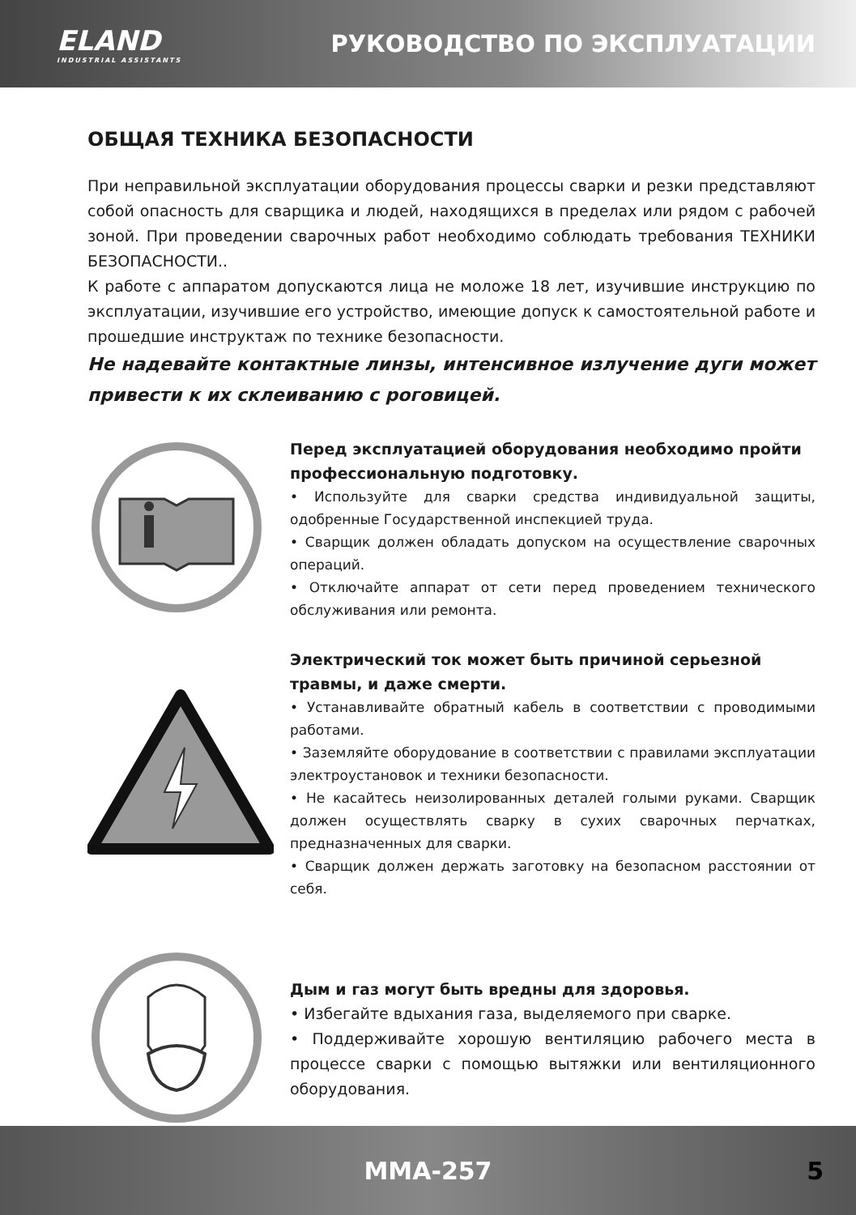ELAND
INDUSTRIAL ASSISTANTS
РУКОВОДСТВО ПО ЭКСПЛУАТАЦИИ
ОБЩАЯ ТЕХНИКА БЕЗОПАСНОСТИ
При неправильной эксплуатации оборудования процессы сварки и резки представляют собой опасность для сварщика и людей, находящихся в пределах или рядом с рабочей зоной. При проведении сварочных работ необходимо соблюдать требования ТЕХНИКИ БЕЗОПАСНОСТИ..
К работе с аппаратом допускаются лица не моложе 18 лет, изучившие инструкцию по эксплуатации, изучившие его устройство, имеющие допуск к самостоятельной работе и прошедшие инструктаж по технике безопасности.
Не надевайте контактные линзы, интенсивное излучение дуги может привести к их склеиванию с роговицей.
Перед эксплуатацией оборудования необходимо пройти профессиональную подготовку.
• Используйте для сварки средства индивидуальной защиты, одобренные Государственной инспекцией труда.
• Сварщик должен обладать допуском на осуществление сварочных операций.
• Отключайте аппарат от сети перед проведением технического обслуживания или ремонта.
Электрический ток может быть причиной серьезной травмы, и даже смерти.
• Устанавливайте обратный кабель в соответствии с проводимыми работами.
• Заземляйте оборудование в соответствии с правилами эксплуатации электроустановок и техники безопасности.
• Не касайтесь неизолированных деталей голыми руками. Сварщик должен осуществлять сварку в сухих сварочных перчатках, предназначенных для сварки.
• Сварщик должен держать заготовку на безопасном расстоянии от себя.
Дым и газ могут быть вредны для здоровья.
• Избегайте вдыхания газа, выделяемого при сварке.
• Поддерживайте хорошую вентиляцию рабочего места в процессе сварки с помощью вытяжки или вентиляционного оборудования.
MMA-257 5